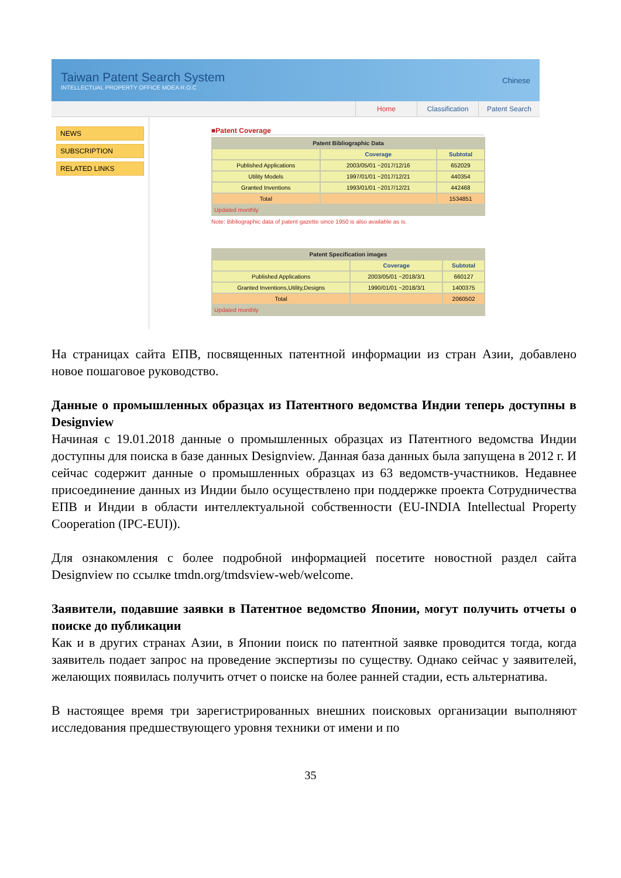Taiwan Patent Search System
INTELLECTUAL PROPERTY OFFICE MOEA R.O.C
Chinese
Home Classification Patent Search
NEWS
SUBSCRIPTION
RELATED LINKS
■Patent Coverage
| Patent Bibliographic Data | | |
| --- | --- | --- |
| | Coverage | Subtotal |
| Published Applications | 2003/05/01 ~2017/12/16 | 652029 |
| Utility Models | 1997/01/01 ~2017/12/21 | 440354 |
| Granted Inventions | 1993/01/01 ~2017/12/21 | 442468 |
| Total | | 1534851 |
| Updated monthly | | |
Note: Bibliographic data of patent gazette since 1950 is also available as is.
| Patent Specification images | | |
| --- | --- | --- |
| | Coverage | Subtotal |
| Published Applications | 2003/05/01 ~2018/3/1 | 660127 |
| Granted Inventions,Utility,Designs | 1990/01/01 ~2018/3/1 | 1400375 |
| Total | | 2060502 |
| Updated monthly | | |
На страницах сайта ЕПВ, посвященных патентной информации из стран Азии, добавлено новое пошаговое руководство.
Данные о промышленных образцах из Патентного ведомства Индии теперь доступны в Designview
Начиная с 19.01.2018 данные о промышленных образцах из Патентного ведомства Индии доступны для поиска в базе данных Designview. Данная база данных была запущена в 2012 г. И сейчас содержит данные о промышленных образцах из 63 ведомств-участников. Недавнее присоединение данных из Индии было осуществлено при поддержке проекта Сотрудничества ЕПВ и Индии в области интеллектуальной собственности (EU-INDIA Intellectual Property Cooperation (IPC-EUI)).
Для ознакомления с более подробной информацией посетите новостной раздел сайта Designview по ссылке tmdn.org/tmdsview-web/welcome.
Заявители, подавшие заявки в Патентное ведомство Японии, могут получить отчеты о поиске до публикации
Как и в других странах Азии, в Японии поиск по патентной заявке проводится тогда, когда заявитель подает запрос на проведение экспертизы по существу. Однако сейчас у заявителей, желающих появилась получить отчет о поиске на более ранней стадии, есть альтернатива.
В настоящее время три зарегистрированных внешних поисковых организации выполняют исследования предшествующего уровня техники от имени и по
35